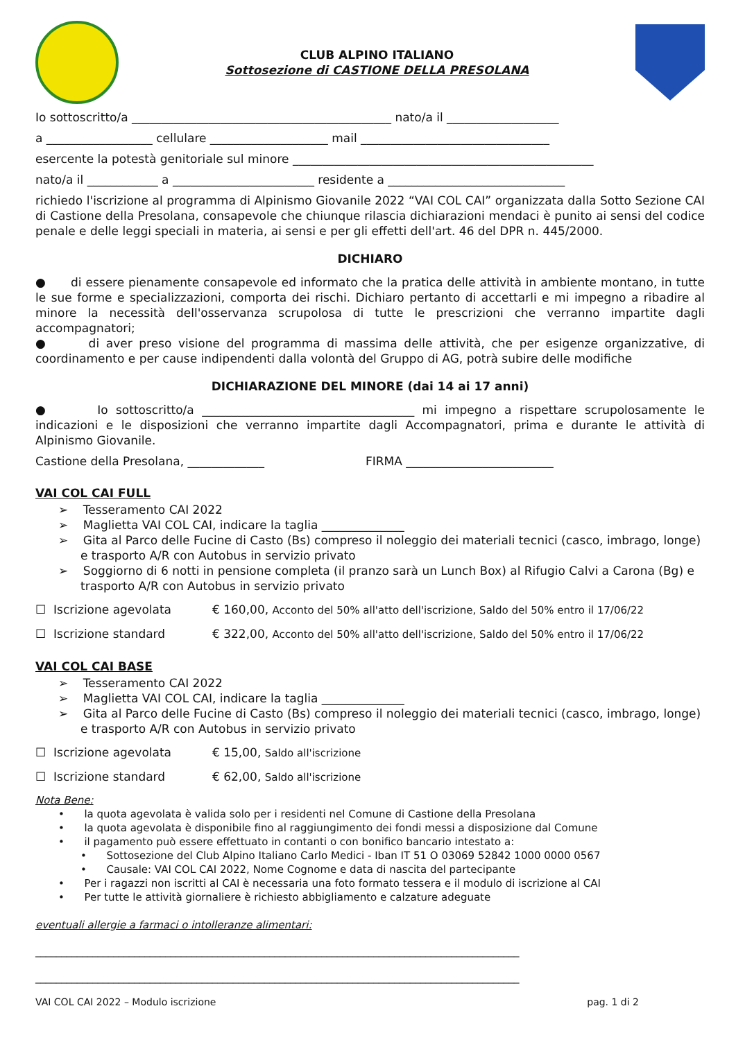CLUB ALPINO ITALIANO
Sottosezione di CASTIONE DELLA PRESOLANA
Io sottoscritto/a ____________________________________________ nato/a il ___________________
a __________________ cellulare ____________________ mail ________________________________
esercente la potestà genitoriale sul minore ___________________________________________________
nato/a il ____________ a ________________________ residente a ______________________________
richiedo l'iscrizione al programma di Alpinismo Giovanile 2022 “VAI COL CAI” organizzata dalla Sotto Sezione CAI di Castione della Presolana, consapevole che chiunque rilascia dichiarazioni mendaci è punito ai sensi del codice penale e delle leggi speciali in materia, ai sensi e per gli effetti dell'art. 46 del DPR n. 445/2000.
DICHIARO
● di essere pienamente consapevole ed informato che la pratica delle attività in ambiente montano, in tutte le sue forme e specializzazioni, comporta dei rischi. Dichiaro pertanto di accettarli e mi impegno a ribadire al minore la necessità dell'osservanza scrupolosa di tutte le prescrizioni che verranno impartite dagli accompagnatori;
● di aver preso visione del programma di massima delle attività, che per esigenze organizzative, di coordinamento e per cause indipendenti dalla volontà del Gruppo di AG, potrà subire delle modifiche
DICHIARAZIONE DEL MINORE (dai 14 ai 17 anni)
● Io sottoscritto/a ____________________________________ mi impegno a rispettare scrupolosamente le indicazioni e le disposizioni che verranno impartite dagli Accompagnatori, prima e durante le attività di Alpinismo Giovanile.
Castione della Presolana, _____________ FIRMA _________________________
VAI COL CAI FULL
➢ Tesseramento CAI 2022
➢ Maglietta VAI COL CAI, indicare la taglia ______________
➢ Gita al Parco delle Fucine di Casto (Bs) compreso il noleggio dei materiali tecnici (casco, imbrago, longe) e trasporto A/R con Autobus in servizio privato
➢ Soggiorno di 6 notti in pensione completa (il pranzo sarà un Lunch Box) al Rifugio Calvi a Carona (Bg) e trasporto A/R con Autobus in servizio privato
☐ Iscrizione agevolata € 160,00, Acconto del 50% all'atto dell'iscrizione, Saldo del 50% entro il 17/06/22
☐ Iscrizione standard € 322,00, Acconto del 50% all'atto dell'iscrizione, Saldo del 50% entro il 17/06/22
VAI COL CAI BASE
➢ Tesseramento CAI 2022
➢ Maglietta VAI COL CAI, indicare la taglia ______________
➢ Gita al Parco delle Fucine di Casto (Bs) compreso il noleggio dei materiali tecnici (casco, imbrago, longe) e trasporto A/R con Autobus in servizio privato
☐ Iscrizione agevolata € 15,00, Saldo all'iscrizione
☐ Iscrizione standard € 62,00, Saldo all'iscrizione
Nota Bene:
• la quota agevolata è valida solo per i residenti nel Comune di Castione della Presolana
• la quota agevolata è disponibile fino al raggiungimento dei fondi messi a disposizione dal Comune
• il pagamento può essere effettuato in contanti o con bonifico bancario intestato a:
• Sottosezione del Club Alpino Italiano Carlo Medici - Iban IT 51 O 03069 52842 1000 0000 0567
• Causale: VAI COL CAI 2022, Nome Cognome e data di nascita del partecipante
• Per i ragazzi non iscritti al CAI è necessaria una foto formato tessera e il modulo di iscrizione al CAI
• Per tutte le attività giornaliere è richiesto abbigliamento e calzature adeguate
eventuali allergie a farmaci o intolleranze alimentari:
_____________________________________________________________________________________________
_____________________________________________________________________________________________
VAI COL CAI 2022 – Modulo iscrizione pag. 1 di 2